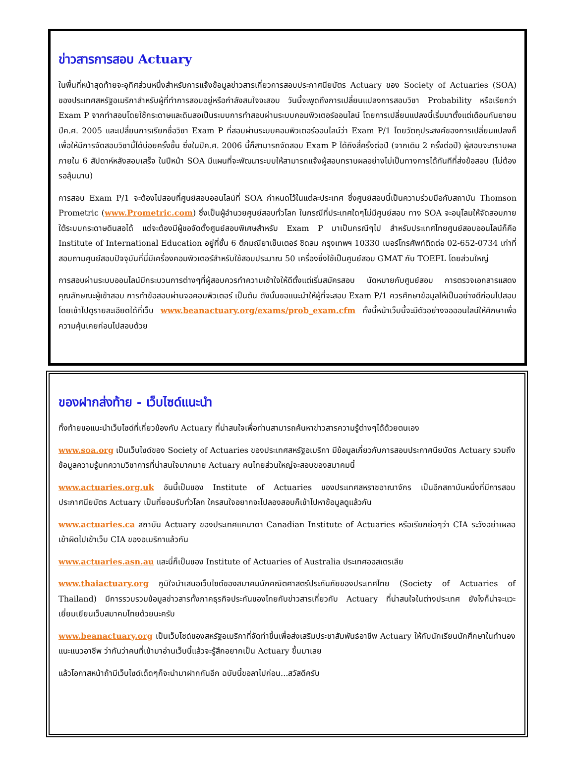ข่าวสารการสอบ Actuary
ในพื้นที่หน้าสุดท้ายจะอุทิศส่วนหนึ่งสำหรับการแจ้งข้อมูลข่าวสารเกี่ยวการสอบประกาศนียบัตร Actuary ของ Society of Actuaries (SOA) ของประเทศสหรัฐอเมริกาสำหรับผู้ที่ทำการสอบอยู่หรือกำลังสนใจจะสอบ วันนี้จะพูดถึงการเปลี่ยนแปลงการสอบวิชา Probability หรือเรียกว่า Exam P จากทำสอบโดยใช้กระดาษและดินสอเป็นระบบการทำสอบผ่านระบบคอมพิวเตอร์ออนไลน์ โดยการเปลี่ยนแปลงนี้เริ่มมาตั้งแต่เดือนกันยายน ปีค.ศ. 2005 และเปลี่ยนการเรียกชื่อวิชา Exam P ที่สอบผ่านระบบคอมพิวเตอร์ออนไลน์ว่า Exam P/1 โดยวัตถุประสงค์ของการเปลี่ยนแปลงก็เพื่อให้มีการจัดสอบวิชานี้ได้บ่อยครั้งขึ้น ซึ่งในปีค.ศ. 2006 นี้ก็สามารถจัดสอบ Exam P ได้ถึงสี่ครั้งต่อปี (จากเดิม 2 ครั้งต่อปี) ผู้สอบจะทราบผลภายใน 6 สัปดาห์หลังสอบเสร็จ ในปีหน้า SOA มีแผนที่จะพัฒนาระบบให้สามารถแจ้งผู้สอบทราบผลอย่างไม่เป็นทางการได้ทันทีที่ส่งข้อสอบ (ไม่ต้องรอลุ้นนาน)
การสอบ Exam P/1 จะต้องไปสอบที่ศูนย์สอบออนไลน์ที่ SOA กำหนดไว้ในแต่ละประเทศ ซึ่งศูนย์สอบนี้เป็นความร่วมมือกับสถาบัน Thomson Prometric (www.Prometric.com) ซึ่งเป็นผู้อำนวยศูนย์สอบทั่วโลก ในกรณีที่ประเทศใดๆไม่มีศูนย์สอบ ทาง SOA จะอนุโลมให้จัดสอบภายใต้ระบบกระดาษดินสอได้ แต่จะต้องมีผู้ขอจัดตั้งศูนย์สอบพิเศษสำหรับ Exam P มาเป็นกรณีๆไป สำหรับประเทศไทยศูนย์สอบออนไลน์ก็คือ Institute of International Education อยู่ที่ชั้น 6 ตึกมณียาเซ็นเตอร์ ชิดลม กรุงเทพฯ 10330 เบอร์โทรศัพท์ติดต่อ 02-652-0734 เท่าที่สอบถามศูนย์สอบปัจจุบันที่นี่มีเครื่องคอมพิวเตอร์สำหรับใช้สอบประมาณ 50 เครื่องซึ่งใช้เป็นศูนย์สอบ GMAT กับ TOEFL โดยส่วนใหญ่
การสอบผ่านระบบออนไลน์มีกระบวนการต่างๆที่ผู้สอบควรทำความเข้าใจให้ดีตั้งแต่เริ่มสมัครสอบ นัดหมายกับศูนย์สอบ การตรวจเอกสารแสดงคุณลักษณะผู้เข้าสอบ การทำข้อสอบผ่านจอคอมพิวเตอร์ เป็นต้น ดังนั้นขอแนะนำให้ผู้ที่จะสอบ Exam P/1 ควรศึกษาข้อมูลให้เป็นอย่างดีก่อนไปสอบ โดยเข้าไปดูรายละเอียดได้ที่เว็บ www.beanactuary.org/exams/prob_exam.cfm ทั้งนี้หน้าเว็บนี้จะมีตัวอย่างจอออนไลน์ให้ศึกษาเพื่อความคุ้นเคยก่อนไปสอบด้วย
ของฝากส่งท้าย - เว็บไซด์แนะนำ
ทิ้งท้ายขอแนะนำเว็บไซด์ที่เกี่ยวข้องกับ Actuary ที่น่าสนใจเพื่อท่านสามารถค้นหาข่าวสารความรู้ต่างๆได้ด้วยตนเอง
www.soa.org เป็นเว็บไซด์ของ Society of Actuaries ของประเทศสหรัฐอเมริกา มีข้อมูลเกี่ยวกับการสอบประกาศนียบัตร Actuary รวมถึงข้อมูลความรู้บทความวิชาการที่น่าสนใจมากมาย Actuary คนไทยส่วนใหญ่จะสอบของสมาคมนี้
www.actuaries.org.uk อันนี้เป็นของ Institute of Actuaries ของประเทศสหราชอาณาจักร เป็นอีกสถาบันหนึ่งที่มีการสอบประกาศนียบัตร Actuary เป็นที่ยอมรับทั่วโลก ใครสนใจอยากจะไปลองสอบก็เข้าไปหาข้อมูลดูแล้วกัน
www.actuaries.ca สถาบัน Actuary ของประเทศแคนาดา Canadian Institute of Actuaries หรือเรียกย่อๆว่า CIA ระวังอย่าเผลอเข้าผิดไปเข้าเว็บ CIA ของอเมริกาแล้วกัน
www.actuaries.asn.au และนี่ก็เป็นของ Institute of Actuaries of Australia ประเทศออสเตรเลีย
www.thaiactuary.org ภูมิใจนำเสนอเว็บไซด์ของสมาคมนักคณิตศาสตร์ประกันภัยของประเทศไทย (Society of Actuaries of Thailand) มีการรวบรวมข้อมูลข่าวสารทั้งภาคธุรกิจประกันของไทยกับข่าวสารเกี่ยวกับ Actuary ที่น่าสนใจในต่างประเทศ ยังไงก็น่าจะแวะเยี่ยมเยียนเว็บสมาคมไทยด้วยนะครับ
www.beanactuary.org เป็นเว็บไซด์ของสหรัฐอเมริกาที่จัดทำขึ้นเพื่อส่งเสริมประชาสัมพันธ์อาชีพ Actuary ให้กับนักเรียนนักศึกษาในทำนองแนะแนวอาชีพ ว่ากันว่าคนที่เข้ามาอ่านเว็บนี้แล้วจะรู้สึกอยากเป็น Actuary ขึ้นมาเลย
แล้วโอกาสหน้าถ้ามีเว็บไซด์เด็ดๆก็จะนำมาฝากกันอีก ฉบับนี้ขอลาไปก่อน...สวัสดีครับ